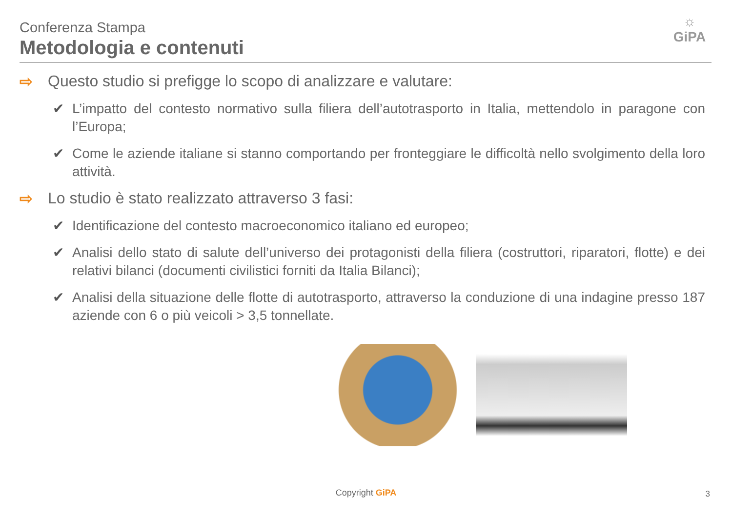Conferenza Stampa
Metodologia e contenuti
☼
GiPA
⇨ Questo studio si prefigge lo scopo di analizzare e valutare:
✔ L’impatto del contesto normativo sulla filiera dell’autotrasporto in Italia, mettendolo in paragone con l’Europa;
✔ Come le aziende italiane si stanno comportando per fronteggiare le difficoltà nello svolgimento della loro attività.
⇨ Lo studio è stato realizzato attraverso 3 fasi:
✔ Identificazione del contesto macroeconomico italiano ed europeo;
✔ Analisi dello stato di salute dell’universo dei protagonisti della filiera (costruttori, riparatori, flotte) e dei relativi bilanci (documenti civilistici forniti da Italia Bilanci);
✔ Analisi della situazione delle flotte di autotrasporto, attraverso la conduzione di una indagine presso 187 aziende con 6 o più veicoli > 3,5 tonnellate.
Copyright GiPA 3